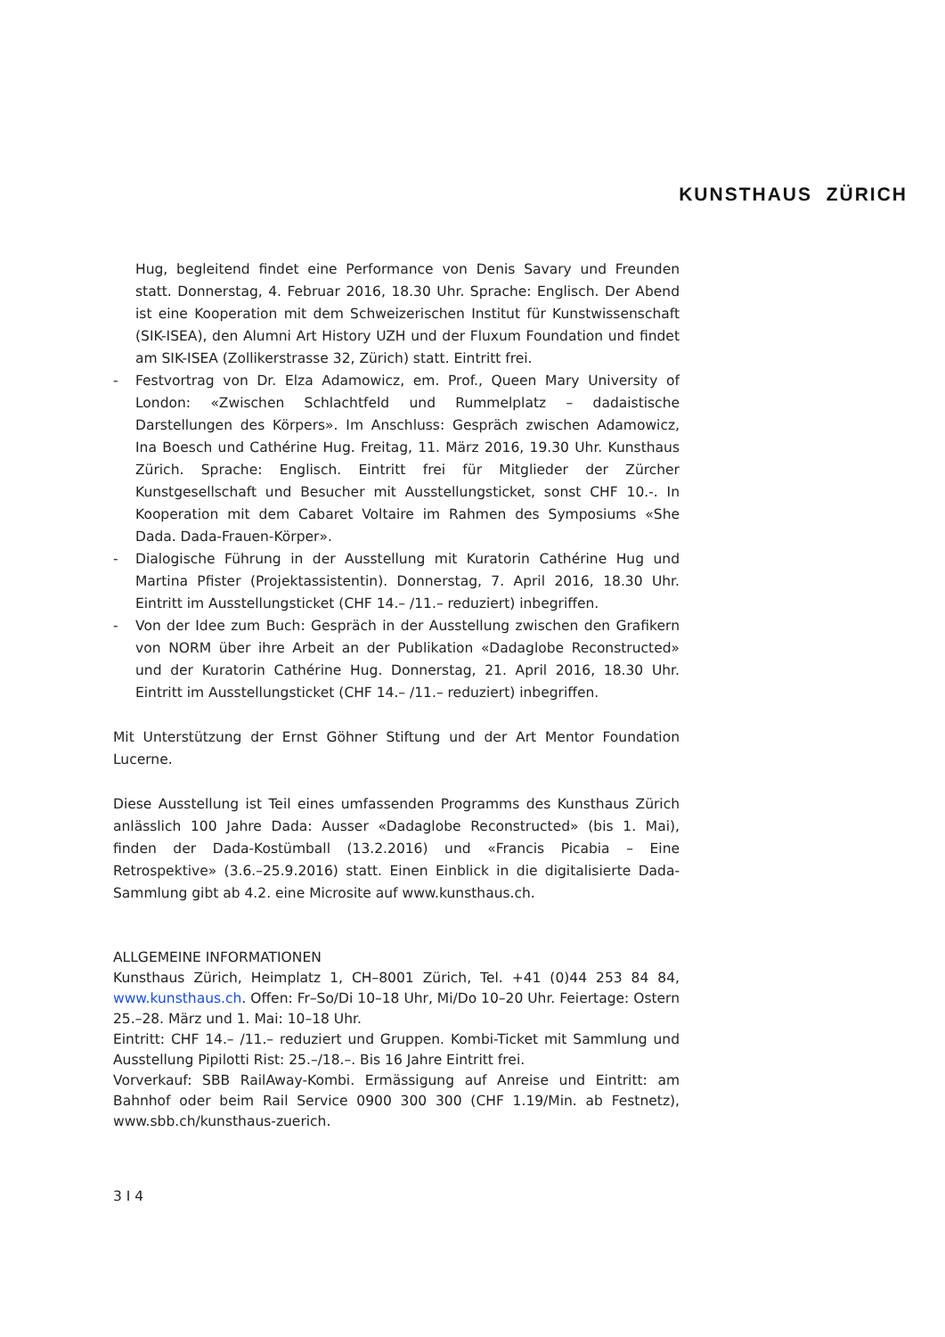KUNSTHAUS ZÜRICH
Hug, begleitend findet eine Performance von Denis Savary und Freunden statt. Donnerstag, 4. Februar 2016, 18.30 Uhr. Sprache: Englisch. Der Abend ist eine Kooperation mit dem Schweizerischen Institut für Kunstwissenschaft (SIK-ISEA), den Alumni Art History UZH und der Fluxum Foundation und findet am SIK-ISEA (Zollikerstrasse 32, Zürich) statt. Eintritt frei.
- Festvortrag von Dr. Elza Adamowicz, em. Prof., Queen Mary University of London: «Zwischen Schlachtfeld und Rummelplatz – dadaistische Darstellungen des Körpers». Im Anschluss: Gespräch zwischen Adamowicz, Ina Boesch und Cathérine Hug. Freitag, 11. März 2016, 19.30 Uhr. Kunsthaus Zürich. Sprache: Englisch. Eintritt frei für Mitglieder der Zürcher Kunstgesellschaft und Besucher mit Ausstellungsticket, sonst CHF 10.-. In Kooperation mit dem Cabaret Voltaire im Rahmen des Symposiums «She Dada. Dada-Frauen-Körper».
- Dialogische Führung in der Ausstellung mit Kuratorin Cathérine Hug und Martina Pfister (Projektassistentin). Donnerstag, 7. April 2016, 18.30 Uhr. Eintritt im Ausstellungsticket (CHF 14.– /11.– reduziert) inbegriffen.
- Von der Idee zum Buch: Gespräch in der Ausstellung zwischen den Grafikern von NORM über ihre Arbeit an der Publikation «Dadaglobe Reconstructed» und der Kuratorin Cathérine Hug. Donnerstag, 21. April 2016, 18.30 Uhr. Eintritt im Ausstellungsticket (CHF 14.– /11.– reduziert) inbegriffen.
Mit Unterstützung der Ernst Göhner Stiftung und der Art Mentor Foundation Lucerne.
Diese Ausstellung ist Teil eines umfassenden Programms des Kunsthaus Zürich anlässlich 100 Jahre Dada: Ausser «Dadaglobe Reconstructed» (bis 1. Mai), finden der Dada-Kostümball (13.2.2016) und «Francis Picabia – Eine Retrospektive» (3.6.–25.9.2016) statt. Einen Einblick in die digitalisierte Dada-Sammlung gibt ab 4.2. eine Microsite auf www.kunsthaus.ch.
ALLGEMEINE INFORMATIONEN
Kunsthaus Zürich, Heimplatz 1, CH–8001 Zürich, Tel. +41 (0)44 253 84 84, www.kunsthaus.ch. Offen: Fr–So/Di 10–18 Uhr, Mi/Do 10–20 Uhr. Feiertage: Ostern 25.–28. März und 1. Mai: 10–18 Uhr.
Eintritt: CHF 14.– /11.– reduziert und Gruppen. Kombi-Ticket mit Sammlung und Ausstellung Pipilotti Rist: 25.–/18.–. Bis 16 Jahre Eintritt frei.
Vorverkauf: SBB RailAway-Kombi. Ermässigung auf Anreise und Eintritt: am Bahnhof oder beim Rail Service 0900 300 300 (CHF 1.19/Min. ab Festnetz), www.sbb.ch/kunsthaus-zuerich.
3 I 4